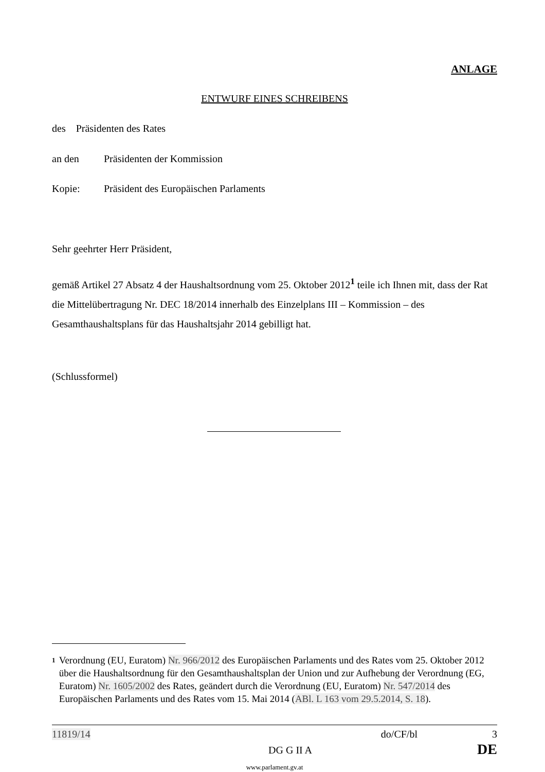ANLAGE
ENTWURF EINES SCHREIBENS
des Präsidenten des Rates
an den Präsidenten der Kommission
Kopie: Präsident des Europäischen Parlaments
Sehr geehrter Herr Präsident,
gemäß Artikel 27 Absatz 4 der Haushaltsordnung vom 25. Oktober 2012<sup>1</sup> teile ich Ihnen mit, dass der Rat die Mittelübertragung Nr. DEC 18/2014 innerhalb des Einzelplans III – Kommission – des Gesamthaushaltsplans für das Haushaltsjahr 2014 gebilligt hat.
(Schlussformel)
1
Verordnung (EU, Euratom) Nr. 966/2012 des Europäischen Parlaments und des Rates vom 25. Oktober 2012 über die Haushaltsordnung für den Gesamthaushaltsplan der Union und zur Aufhebung der Verordnung (EG, Euratom) Nr. 1605/2002 des Rates, geändert durch die Verordnung (EU, Euratom) Nr. 547/2014 des Europäischen Parlaments und des Rates vom 15. Mai 2014 (ABl. L 163 vom 29.5.2014, S. 18).
11819/14 do/CF/bl 3
DG G II A DE
www.parlament.gv.at